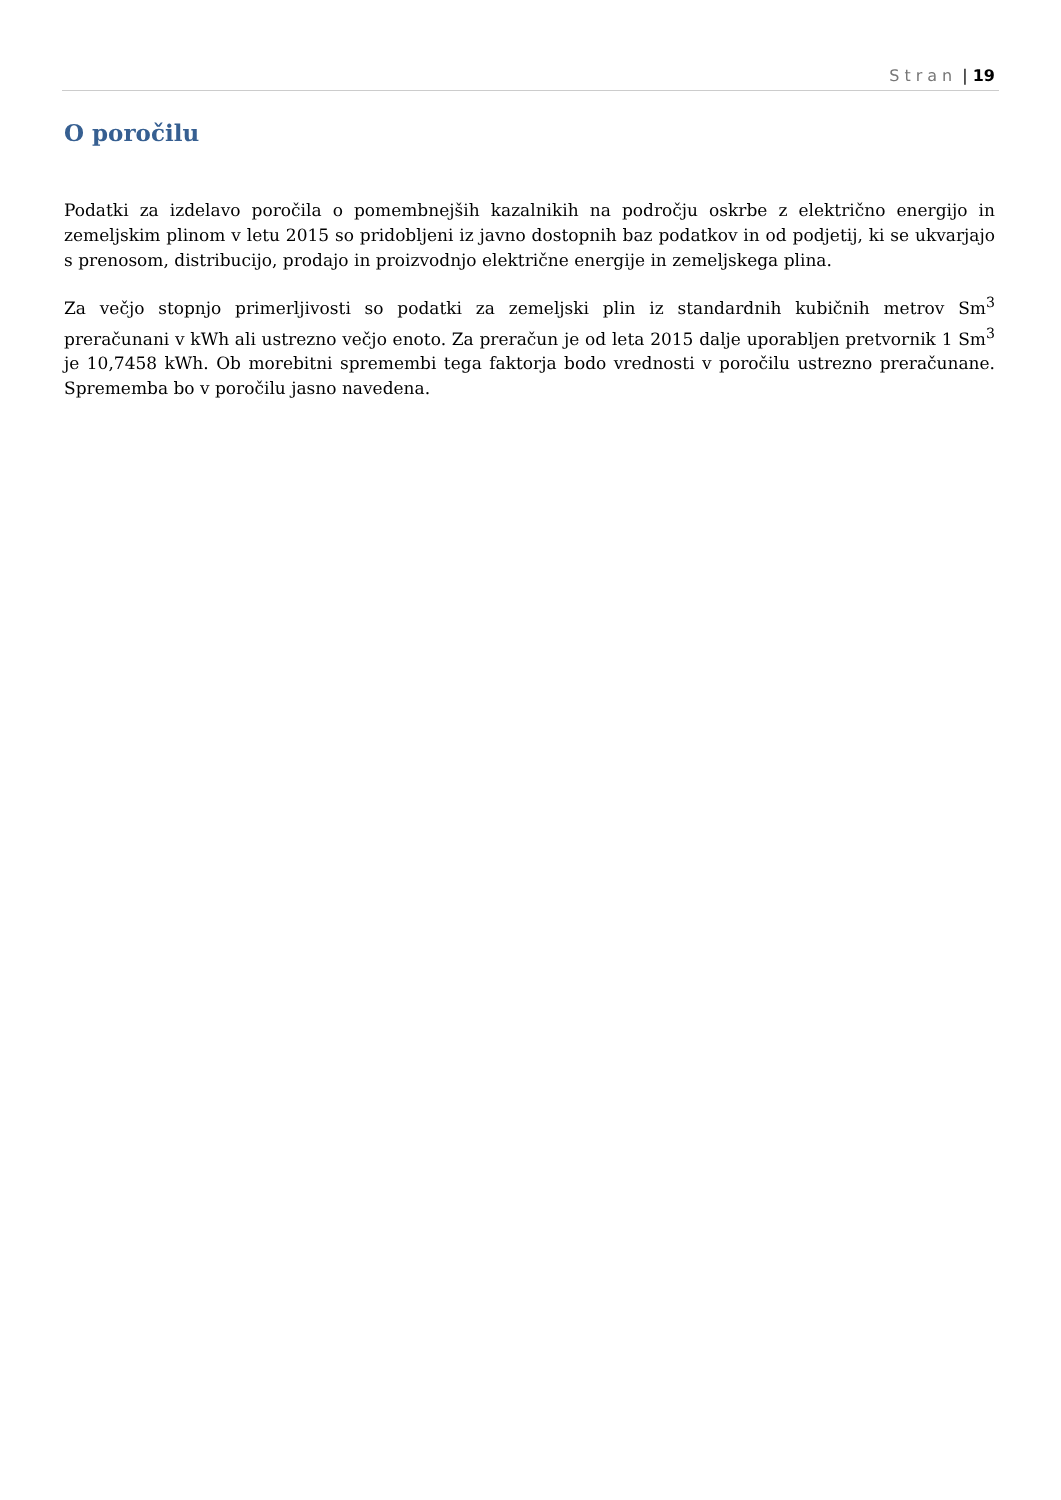Stran | 19
O poročilu
Podatki za izdelavo poročila o pomembnejših kazalnikih na področju oskrbe z električno energijo in zemeljskim plinom v letu 2015 so pridobljeni iz javno dostopnih baz podatkov in od podjetij, ki se ukvarjajo s prenosom, distribucijo, prodajo in proizvodnjo električne energije in zemeljskega plina.
Za večjo stopnjo primerljivosti so podatki za zemeljski plin iz standardnih kubičnih metrov Sm<sup>3</sup> preračunani v kWh ali ustrezno večjo enoto. Za preračun je od leta 2015 dalje uporabljen pretvornik 1 Sm<sup>3</sup> je 10,7458 kWh. Ob morebitni spremembi tega faktorja bodo vrednosti v poročilu ustrezno preračunane. Sprememba bo v poročilu jasno navedena.